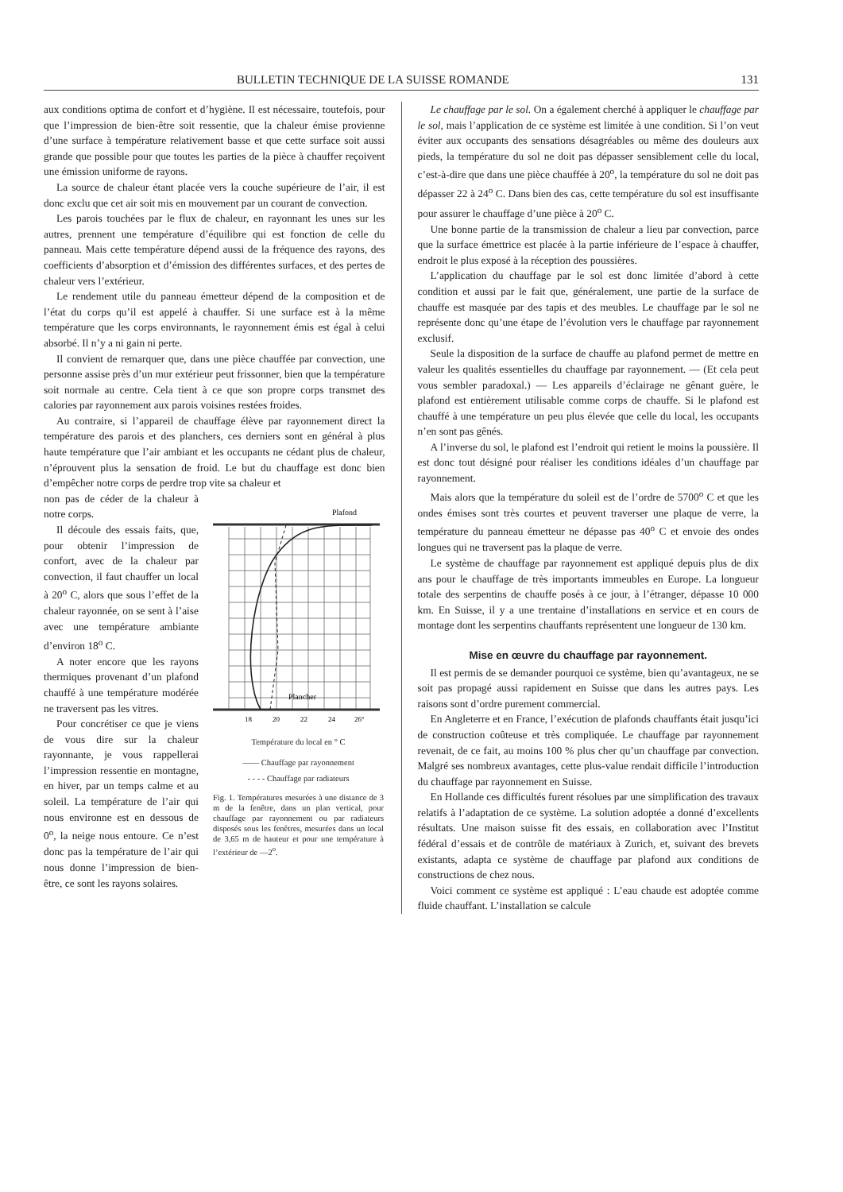BULLETIN TECHNIQUE DE LA SUISSE ROMANDE 131
aux conditions optima de confort et d’hygiène. Il est nécessaire, toutefois, pour que l’impression de bien-être soit ressentie, que la chaleur émise provienne d’une surface à température relativement basse et que cette surface soit aussi grande que possible pour que toutes les parties de la pièce à chauffer reçoivent une émission uniforme de rayons.
La source de chaleur étant placée vers la couche supérieure de l’air, il est donc exclu que cet air soit mis en mouvement par un courant de convection.
Les parois touchées par le flux de chaleur, en rayonnant les unes sur les autres, prennent une température d’équilibre qui est fonction de celle du panneau. Mais cette température dépend aussi de la fréquence des rayons, des coefficients d’absorption et d’émission des différentes surfaces, et des pertes de chaleur vers l’extérieur.
Le rendement utile du panneau émetteur dépend de la composition et de l’état du corps qu’il est appelé à chauffer. Si une surface est à la même température que les corps environnants, le rayonnement émis est égal à celui absorbé. Il n’y a ni gain ni perte.
Il convient de remarquer que, dans une pièce chauffée par convection, une personne assise près d’un mur extérieur peut frissonner, bien que la température soit normale au centre. Cela tient à ce que son propre corps transmet des calories par rayonnement aux parois voisines restées froides.
Au contraire, si l’appareil de chauffage élève par rayonnement direct la température des parois et des planchers, ces derniers sont en général à plus haute température que l’air ambiant et les occupants ne cédant plus de chaleur, n’éprouvent plus la sensation de froid. Le but du chauffage est donc bien d’empêcher notre corps de perdre trop vite sa chaleur et
non pas de céder de la chaleur à notre corps.
Il découle des essais faits, que, pour obtenir l’impression de confort, avec de la chaleur par convection, il faut chauffer un local à 20<sup>o</sup> C, alors que sous l’effet de la chaleur rayonnée, on se sent à l’aise avec une température ambiante d’environ 18<sup>o</sup> C.
A noter encore que les rayons thermiques provenant d’un plafond chauffé à une température modérée ne traversent pas les vitres.
Pour concrétiser ce que je viens de vous dire sur la chaleur rayonnante, je vous rappellerai l’impression ressentie en montagne, en hiver, par un temps calme et au soleil. La température de l’air qui nous environne est en dessous de 0<sup>o</sup>, la neige nous entoure. Ce n’est donc pas la température de l’air qui nous donne l’impression de bien-être, ce sont les rayons solaires.
Plafond
Plancher
18
20
22
24
26°
Température du local en ° C
—— Chauffage par rayonnement
- - - - Chauffage par radiateurs
Fig. 1. Températures mesurées à une distance de 3 m de la fenêtre, dans un plan vertical, pour chauffage par rayonnement ou par radiateurs disposés sous les fenêtres, mesurées dans un local de 3,65 m de hauteur et pour une température à l’extérieur de —2<sup>o</sup>.
Le chauffage par le sol. On a également cherché à appliquer le chauffage par le sol, mais l’application de ce système est limitée à une condition. Si l’on veut éviter aux occupants des sensations désagréables ou même des douleurs aux pieds, la température du sol ne doit pas dépasser sensiblement celle du local, c’est-à-dire que dans une pièce chauffée à 20<sup>o</sup>, la température du sol ne doit pas dépasser 22 à 24<sup>o</sup> C. Dans bien des cas, cette température du sol est insuffisante pour assurer le chauffage d’une pièce à 20<sup>o</sup> C.
Une bonne partie de la transmission de chaleur a lieu par convection, parce que la surface émettrice est placée à la partie inférieure de l’espace à chauffer, endroit le plus exposé à la réception des poussières.
L’application du chauffage par le sol est donc limitée d’abord à cette condition et aussi par le fait que, généralement, une partie de la surface de chauffe est masquée par des tapis et des meubles. Le chauffage par le sol ne représente donc qu’une étape de l’évolution vers le chauffage par rayonnement exclusif.
Seule la disposition de la surface de chauffe au plafond permet de mettre en valeur les qualités essentielles du chauffage par rayonnement. — (Et cela peut vous sembler paradoxal.) — Les appareils d’éclairage ne gênant guère, le plafond est entièrement utilisable comme corps de chauffe. Si le plafond est chauffé à une température un peu plus élevée que celle du local, les occupants n’en sont pas gênés.
A l’inverse du sol, le plafond est l’endroit qui retient le moins la poussière. Il est donc tout désigné pour réaliser les conditions idéales d’un chauffage par rayonnement.
Mais alors que la température du soleil est de l’ordre de 5700<sup>o</sup> C et que les ondes émises sont très courtes et peuvent traverser une plaque de verre, la température du panneau émetteur ne dépasse pas 40<sup>o</sup> C et envoie des ondes longues qui ne traversent pas la plaque de verre.
Le système de chauffage par rayonnement est appliqué depuis plus de dix ans pour le chauffage de très importants immeubles en Europe. La longueur totale des serpentins de chauffe posés à ce jour, à l’étranger, dépasse 10 000 km. En Suisse, il y a une trentaine d’installations en service et en cours de montage dont les serpentins chauffants représentent une longueur de 130 km.
Mise en œuvre du chauffage par rayonnement.
Il est permis de se demander pourquoi ce système, bien qu’avantageux, ne se soit pas propagé aussi rapidement en Suisse que dans les autres pays. Les raisons sont d’ordre purement commercial.
En Angleterre et en France, l’exécution de plafonds chauffants était jusqu’ici de construction coûteuse et très compliquée. Le chauffage par rayonnement revenait, de ce fait, au moins 100 % plus cher qu’un chauffage par convection. Malgré ses nombreux avantages, cette plus-value rendait difficile l’introduction du chauffage par rayonnement en Suisse.
En Hollande ces difficultés furent résolues par une simplification des travaux relatifs à l’adaptation de ce système. La solution adoptée a donné d’excellents résultats. Une maison suisse fit des essais, en collaboration avec l’Institut fédéral d’essais et de contrôle de matériaux à Zurich, et, suivant des brevets existants, adapta ce système de chauffage par plafond aux conditions de constructions de chez nous.
Voici comment ce système est appliqué : L’eau chaude est adoptée comme fluide chauffant. L’installation se calcule